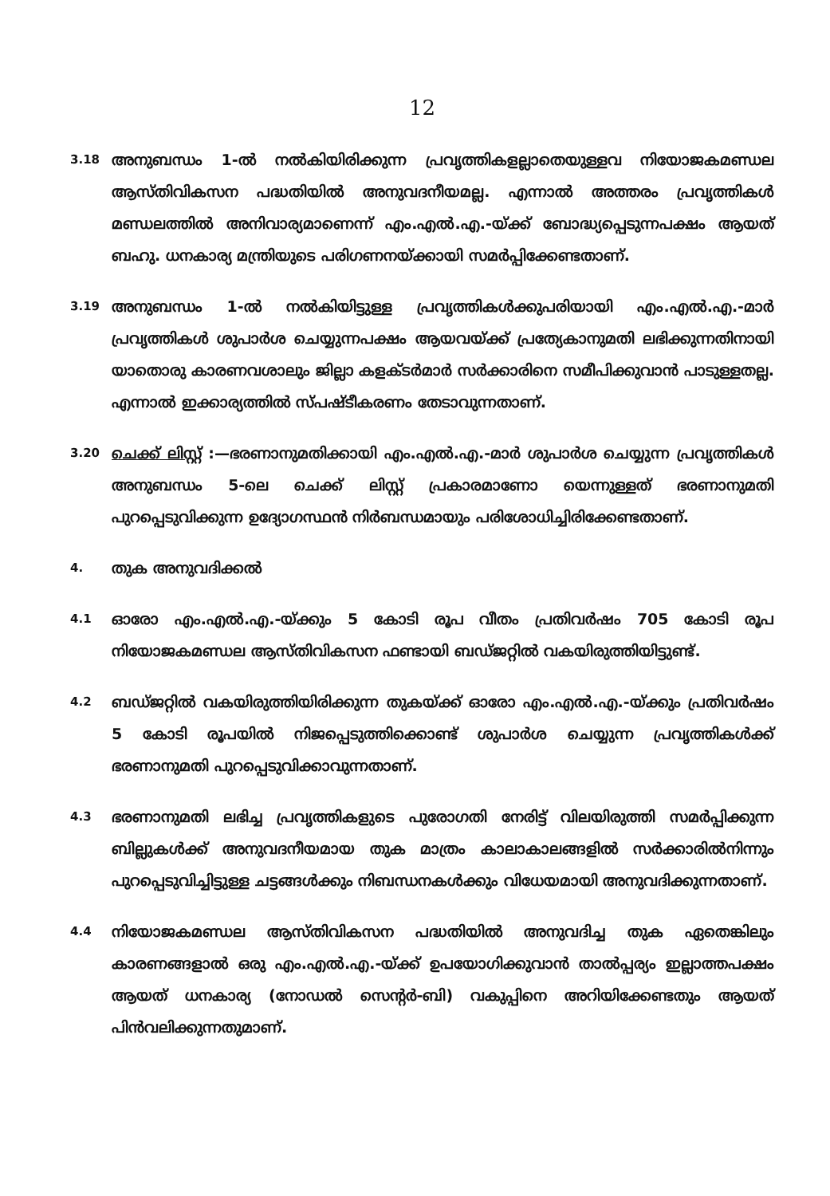12
3.18
അനുബന്ധം 1-ൽ നൽകിയിരിക്കുന്ന പ്രവൃത്തികളല്ലാതെയുള്ളവ നിയോജകമണ്ഡല ആസ്തിവികസന പദ്ധതിയിൽ അനുവദനീയമല്ല. എന്നാൽ അത്തരം പ്രവൃത്തികൾ മണ്ഡലത്തിൽ അനിവാര്യമാണെന്ന് എം.എൽ.എ.-യ്ക്ക് ബോദ്ധ്യപ്പെടുന്നപക്ഷം ആയത് ബഹു. ധനകാര്യ മന്ത്രിയുടെ പരിഗണനയ്ക്കായി സമർപ്പിക്കേണ്ടതാണ്.
3.19
അനുബന്ധം 1-ൽ നൽകിയിട്ടുള്ള പ്രവൃത്തികൾക്കുപരിയായി എം.എൽ.എ.-മാർ പ്രവൃത്തികൾ ശുപാർശ ചെയ്യുന്നപക്ഷം ആയവയ്ക്ക് പ്രത്യേകാനുമതി ലഭിക്കുന്നതിനായി യാതൊരു കാരണവശാലും ജില്ലാ കളക്ടർമാർ സർക്കാരിനെ സമീപിക്കുവാൻ പാടുള്ളതല്ല. എന്നാൽ ഇക്കാര്യത്തിൽ സ്പഷ്ടീകരണം തേടാവുന്നതാണ്.
3.20
ചെക്ക് ലിസ്റ്റ് :—ഭരണാനുമതിക്കായി എം.എൽ.എ.-മാർ ശുപാർശ ചെയ്യുന്ന പ്രവൃത്തികൾ അനുബന്ധം 5-ലെ ചെക്ക് ലിസ്റ്റ് പ്രകാരമാണോ യെന്നുള്ളത് ഭരണാനുമതി പുറപ്പെടുവിക്കുന്ന ഉദ്യോഗസ്ഥൻ നിർബന്ധമായും പരിശോധിച്ചിരിക്കേണ്ടതാണ്.
4.
തുക അനുവദിക്കൽ
4.1
ഓരോ എം.എൽ.എ.-യ്ക്കും 5 കോടി രൂപ വീതം പ്രതിവർഷം 705 കോടി രൂപ നിയോജകമണ്ഡല ആസ്തിവികസന ഫണ്ടായി ബഡ്ജറ്റിൽ വകയിരുത്തിയിട്ടുണ്ട്.
4.2
ബഡ്ജറ്റിൽ വകയിരുത്തിയിരിക്കുന്ന തുകയ്ക്ക് ഓരോ എം.എൽ.എ.-യ്ക്കും പ്രതിവർഷം 5 കോടി രൂപയിൽ നിജപ്പെടുത്തിക്കൊണ്ട് ശുപാർശ ചെയ്യുന്ന പ്രവൃത്തികൾക്ക് ഭരണാനുമതി പുറപ്പെടുവിക്കാവുന്നതാണ്.
4.3
ഭരണാനുമതി ലഭിച്ച പ്രവൃത്തികളുടെ പുരോഗതി നേരിട്ട് വിലയിരുത്തി സമർപ്പിക്കുന്ന ബില്ലുകൾക്ക് അനുവദനീയമായ തുക മാത്രം കാലാകാലങ്ങളിൽ സർക്കാരിൽനിന്നും പുറപ്പെടുവിച്ചിട്ടുള്ള ചട്ടങ്ങൾക്കും നിബന്ധനകൾക്കും വിധേയമായി അനുവദിക്കുന്നതാണ്.
4.4
നിയോജകമണ്ഡല ആസ്തിവികസന പദ്ധതിയിൽ അനുവദിച്ച തുക ഏതെങ്കിലും കാരണങ്ങളാൽ ഒരു എം.എൽ.എ.-യ്ക്ക് ഉപയോഗിക്കുവാൻ താൽപ്പര്യം ഇല്ലാത്തപക്ഷം ആയത് ധനകാര്യ (നോഡൽ സെന്റർ-ബി) വകുപ്പിനെ അറിയിക്കേണ്ടതും ആയത് പിൻവലിക്കുന്നതുമാണ്.